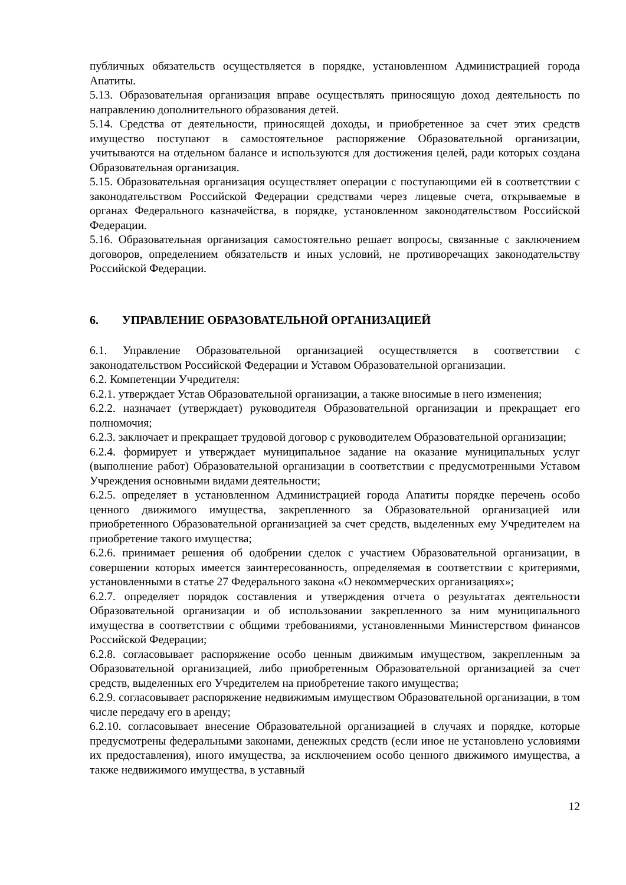публичных обязательств осуществляется в порядке, установленном Администрацией города Апатиты.
5.13. Образовательная организация вправе осуществлять приносящую доход деятельность по направлению дополнительного образования детей.
5.14. Средства от деятельности, приносящей доходы, и приобретенное за счет этих средств имущество поступают в самостоятельное распоряжение Образовательной организации, учитываются на отдельном балансе и используются для достижения целей, ради которых создана Образовательная организация.
5.15. Образовательная организация осуществляет операции с поступающими ей в соответствии с законодательством Российской Федерации средствами через лицевые счета, открываемые в органах Федерального казначейства, в порядке, установленном законодательством Российской Федерации.
5.16. Образовательная организация самостоятельно решает вопросы, связанные с заключением договоров, определением обязательств и иных условий, не противоречащих законодательству Российской Федерации.
6. УПРАВЛЕНИЕ ОБРАЗОВАТЕЛЬНОЙ ОРГАНИЗАЦИЕЙ
6.1. Управление Образовательной организацией осуществляется в соответствии с законодательством Российской Федерации и Уставом Образовательной организации.
6.2. Компетенции Учредителя:
6.2.1. утверждает Устав Образовательной организации, а также вносимые в него изменения;
6.2.2. назначает (утверждает) руководителя Образовательной организации и прекращает его полномочия;
6.2.3. заключает и прекращает трудовой договор с руководителем Образовательной организации;
6.2.4. формирует и утверждает муниципальное задание на оказание муниципальных услуг (выполнение работ) Образовательной организации в соответствии с предусмотренными Уставом Учреждения основными видами деятельности;
6.2.5. определяет в установленном Администрацией города Апатиты порядке перечень особо ценного движимого имущества, закрепленного за Образовательной организацией или приобретенного Образовательной организацией за счет средств, выделенных ему Учредителем на приобретение такого имущества;
6.2.6. принимает решения об одобрении сделок с участием Образовательной организации, в совершении которых имеется заинтересованность, определяемая в соответствии с критериями, установленными в статье 27 Федерального закона «О некоммерческих организациях»;
6.2.7. определяет порядок составления и утверждения отчета о результатах деятельности Образовательной организации и об использовании закрепленного за ним муниципального имущества в соответствии с общими требованиями, установленными Министерством финансов Российской Федерации;
6.2.8. согласовывает распоряжение особо ценным движимым имуществом, закрепленным за Образовательной организацией, либо приобретенным Образовательной организацией за счет средств, выделенных его Учредителем на приобретение такого имущества;
6.2.9. согласовывает распоряжение недвижимым имуществом Образовательной организации, в том числе передачу его в аренду;
6.2.10. согласовывает внесение Образовательной организацией в случаях и порядке, которые предусмотрены федеральными законами, денежных средств (если иное не установлено условиями их предоставления), иного имущества, за исключением особо ценного движимого имущества, а также недвижимого имущества, в уставный
12